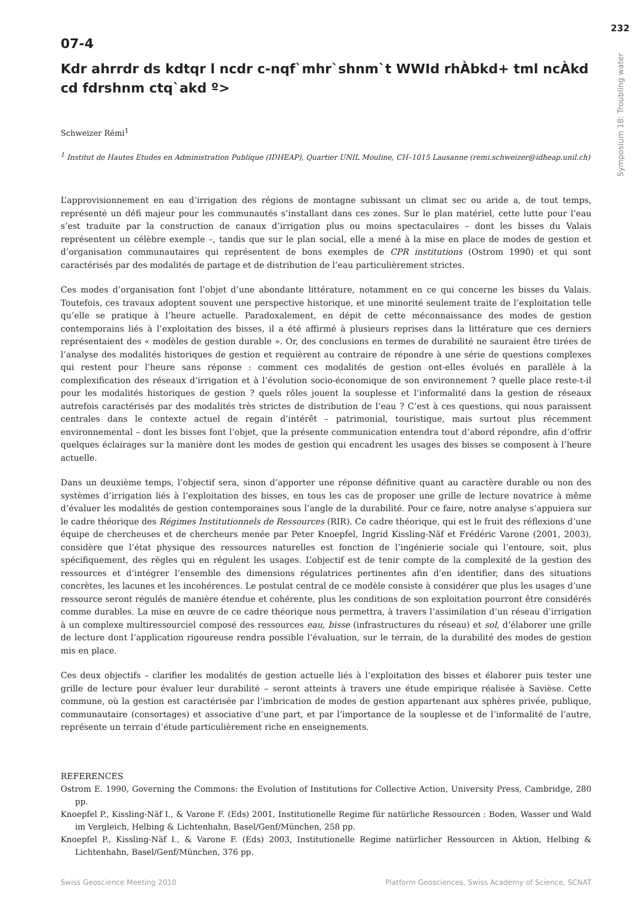232
Symposium 18: Troubling water
07-4
Kdr ahrrdr ds kdtqr l ncdr c-nqf`mhr`shnm`t WWId rhÀbkd+ tml ncÀkd cd fdrshnm ctq`akd º>
Schweizer Rémi<sup>1</sup>
<sup>1</sup> Institut de Hautes Etudes en Administration Publique (IDHEAP), Quartier UNIL Mouline, CH–1015 Lausanne (remi.schweizer@idheap.unil.ch)
L’approvisionnement en eau d’irrigation des régions de montagne subissant un climat sec ou aride a, de tout temps, représenté un défi majeur pour les communautés s’installant dans ces zones. Sur le plan matériel, cette lutte pour l’eau s’est traduite par la construction de canaux d’irrigation plus ou moins spectaculaires – dont les bisses du Valais représentent un célèbre exemple –, tandis que sur le plan social, elle a mené à la mise en place de modes de gestion et d’organisation communautaires qui représentent de bons exemples de CPR institutions (Ostrom 1990) et qui sont caractérisés par des modalités de partage et de distribution de l’eau particulièrement strictes.
Ces modes d’organisation font l’objet d’une abondante littérature, notamment en ce qui concerne les bisses du Valais. Toutefois, ces travaux adoptent souvent une perspective historique, et une minorité seulement traite de l’exploitation telle qu’elle se pratique à l’heure actuelle. Paradoxalement, en dépit de cette méconnaissance des modes de gestion contemporains liés à l’exploitation des bisses, il a été affirmé à plusieurs reprises dans la littérature que ces derniers représentaient des « modèles de gestion durable ». Or, des conclusions en termes de durabilité ne sauraient être tirées de l’analyse des modalités historiques de gestion et requièrent au contraire de répondre à une série de questions complexes qui restent pour l’heure sans réponse : comment ces modalités de gestion ont-elles évolués en parallèle à la complexification des réseaux d’irrigation et à l’évolution socio-économique de son environnement ? quelle place reste-t-il pour les modalités historiques de gestion ? quels rôles jouent la souplesse et l’informalité dans la gestion de réseaux autrefois caractérisés par des modalités très strictes de distribution de l’eau ? C’est à ces questions, qui nous paraissent centrales dans le contexte actuel de regain d’intérêt – patrimonial, touristique, mais surtout plus récemment environnemental – dont les bisses font l’objet, que la présente communication entendra tout d’abord répondre, afin d’offrir quelques éclairages sur la manière dont les modes de gestion qui encadrent les usages des bisses se composent à l’heure actuelle.
Dans un deuxième temps, l’objectif sera, sinon d’apporter une réponse définitive quant au caractère durable ou non des systèmes d’irrigation liés à l’exploitation des bisses, en tous les cas de proposer une grille de lecture novatrice à même d’évaluer les modalités de gestion contemporaines sous l’angle de la durabilité. Pour ce faire, notre analyse s’appuiera sur le cadre théorique des Régimes Institutionnels de Ressources (RIR). Ce cadre théorique, qui est le fruit des réflexions d’une équipe de chercheuses et de chercheurs menée par Peter Knoepfel, Ingrid Kissling-Näf et Frédéric Varone (2001, 2003), considère que l’état physique des ressources naturelles est fonction de l’ingénierie sociale qui l’entoure, soit, plus spécifiquement, des règles qui en régulent les usages. L’objectif est de tenir compte de la complexité de la gestion des ressources et d’intégrer l’ensemble des dimensions régulatrices pertinentes afin d’en identifier, dans des situations concrètes, les lacunes et les incohérences. Le postulat central de ce modèle consiste à considérer que plus les usages d’une ressource seront régulés de manière étendue et cohérente, plus les conditions de son exploitation pourront être considérés comme durables. La mise en œuvre de ce cadre théorique nous permettra, à travers l’assimilation d’un réseau d’irrigation à un complexe multiressourciel composé des ressources eau, bisse (infrastructures du réseau) et sol, d’élaborer une grille de lecture dont l’application rigoureuse rendra possible l’évaluation, sur le terrain, de la durabilité des modes de gestion mis en place.
Ces deux objectifs – clarifier les modalités de gestion actuelle liés à l’exploitation des bisses et élaborer puis tester une grille de lecture pour évaluer leur durabilité – seront atteints à travers une étude empirique réalisée à Savièse. Cette commune, où la gestion est caractérisée par l’imbrication de modes de gestion appartenant aux sphères privée, publique, communautaire (consortages) et associative d’une part, et par l’importance de la souplesse et de l’informalité de l’autre, représente un terrain d’étude particulièrement riche en enseignements.
REFERENCES
Ostrom E. 1990, Governing the Commons: the Evolution of Institutions for Collective Action, University Press, Cambridge, 280 pp.
Knoepfel P., Kissling-Näf I., & Varone F. (Eds) 2001, Institutionelle Regime für natürliche Ressourcen : Boden, Wasser und Wald im Vergleich, Helbing & Lichtenhahn, Basel/Genf/München, 258 pp.
Knoepfel P., Kissling-Näf I., & Varone F. (Eds) 2003, Institutionelle Regime natürlicher Ressourcen in Aktion, Helbing & Lichtenhahn, Basel/Genf/München, 376 pp.
Swiss Geoscience Meeting 2010 Platform Geosciences, Swiss Academy of Science, SCNAT